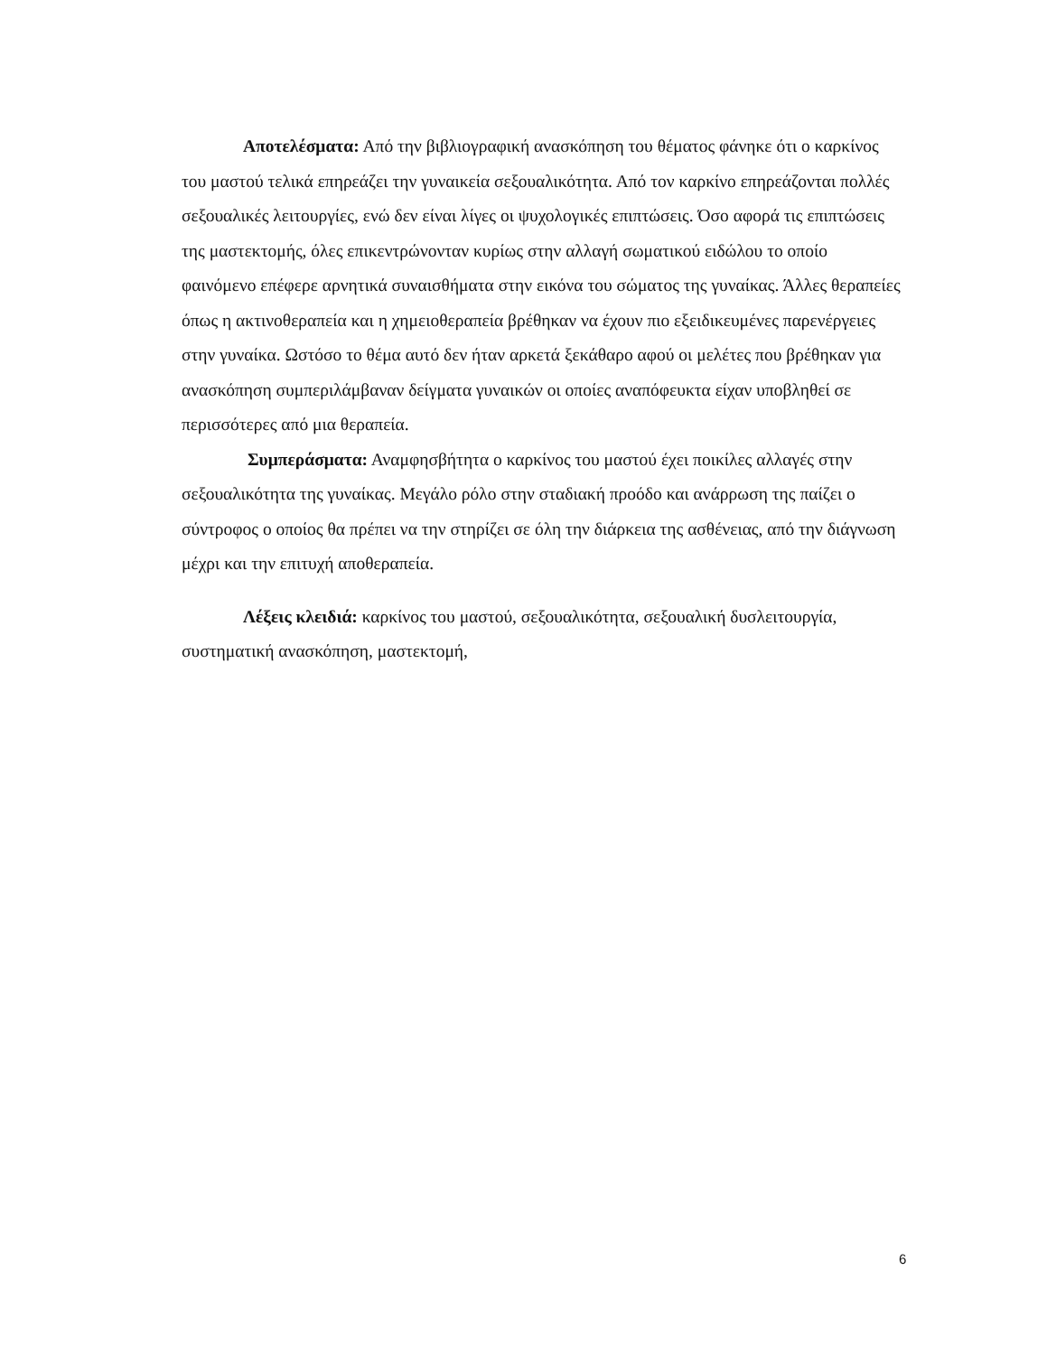Αποτελέσματα: Από την βιβλιογραφική ανασκόπηση του θέματος φάνηκε ότι ο καρκίνος του μαστού τελικά επηρεάζει την γυναικεία σεξουαλικότητα. Από τον καρκίνο επηρεάζονται πολλές σεξουαλικές λειτουργίες, ενώ δεν είναι λίγες οι ψυχολογικές επιπτώσεις. Όσο αφορά τις επιπτώσεις της μαστεκτομής, όλες επικεντρώνονταν κυρίως στην αλλαγή σωματικού ειδώλου το οποίο φαινόμενο επέφερε αρνητικά συναισθήματα στην εικόνα του σώματος της γυναίκας. Άλλες θεραπείες όπως η ακτινοθεραπεία και η χημειοθεραπεία βρέθηκαν να έχουν πιο εξειδικευμένες παρενέργειες στην γυναίκα. Ωστόσο το θέμα αυτό δεν ήταν αρκετά ξεκάθαρο αφού οι μελέτες που βρέθηκαν για ανασκόπηση συμπεριλάμβαναν δείγματα γυναικών οι οποίες αναπόφευκτα είχαν υποβληθεί σε περισσότερες από μια θεραπεία.
Συμπεράσματα: Αναμφησβήτητα ο καρκίνος του μαστού έχει ποικίλες αλλαγές στην σεξουαλικότητα της γυναίκας. Μεγάλο ρόλο στην σταδιακή προόδο και ανάρρωση της παίζει ο σύντροφος ο οποίος θα πρέπει να την στηρίζει σε όλη την διάρκεια της ασθένειας, από την διάγνωση μέχρι και την επιτυχή αποθεραπεία.
Λέξεις κλειδιά: καρκίνος του μαστού, σεξουαλικότητα, σεξουαλική δυσλειτουργία, συστηματική ανασκόπηση, μαστεκτομή,
6